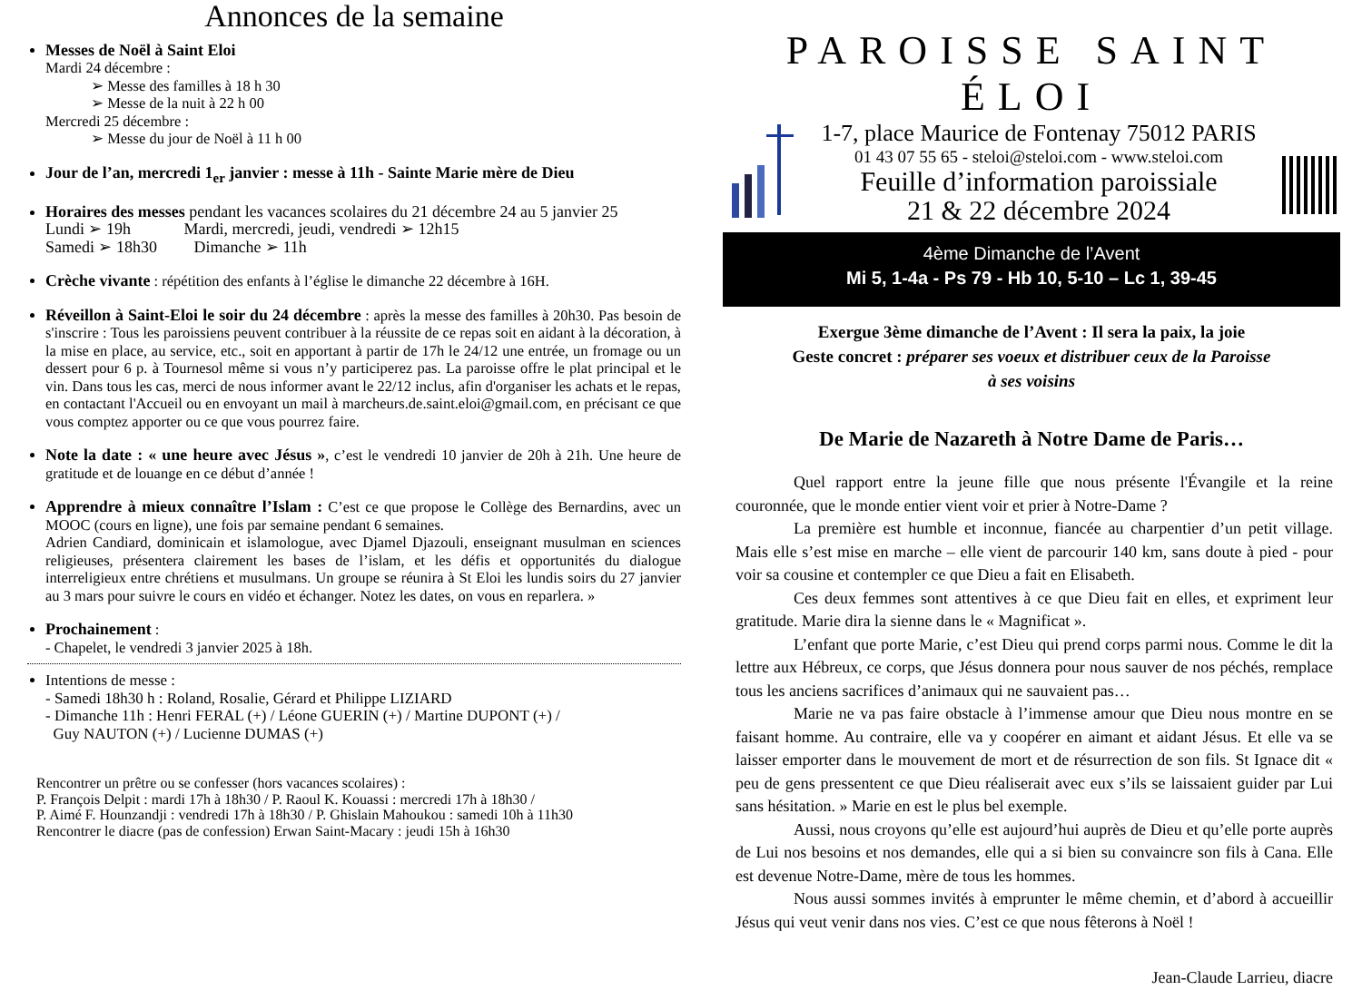Annonces de la semaine
Messes de Noël à Saint Eloi
Mardi 24 décembre :
➢ Messe des familles à 18 h 30
➢ Messe de la nuit à 22 h 00
Mercredi 25 décembre :
➢ Messe du jour de Noël à 11 h 00
Jour de l’an, mercredi 1<sub>er</sub> janvier : messe à 11h - Sainte Marie mère de Dieu
Horaires des messes pendant les vacances scolaires du 21 décembre 24 au 5 janvier 25
Lundi ➢ 19h Mardi, mercredi, jeudi, vendredi ➢ 12h15
Samedi ➢ 18h30 Dimanche ➢ 11h
Crèche vivante : répétition des enfants à l’église le dimanche 22 décembre à 16H.
Réveillon à Saint-Eloi le soir du 24 décembre : après la messe des familles à 20h30. Pas besoin de s'inscrire : Tous les paroissiens peuvent contribuer à la réussite de ce repas soit en aidant à la décoration, à la mise en place, au service, etc., soit en apportant à partir de 17h le 24/12 une entrée, un fromage ou un dessert pour 6 p. à Tournesol même si vous n’y participerez pas. La paroisse offre le plat principal et le vin. Dans tous les cas, merci de nous informer avant le 22/12 inclus, afin d'organiser les achats et le repas, en contactant l'Accueil ou en envoyant un mail à marcheurs.de.saint.eloi@gmail.com, en précisant ce que vous comptez apporter ou ce que vous pourrez faire.
Note la date : « une heure avec Jésus », c’est le vendredi 10 janvier de 20h à 21h. Une heure de gratitude et de louange en ce début d’année !
Apprendre à mieux connaître l’Islam : C’est ce que propose le Collège des Bernardins, avec un MOOC (cours en ligne), une fois par semaine pendant 6 semaines.
Adrien Candiard, dominicain et islamologue, avec Djamel Djazouli, enseignant musulman en sciences religieuses, présentera clairement les bases de l’islam, et les défis et opportunités du dialogue interreligieux entre chrétiens et musulmans. Un groupe se réunira à St Eloi les lundis soirs du 27 janvier au 3 mars pour suivre le cours en vidéo et échanger. Notez les dates, on vous en reparlera. »
Prochainement :
- Chapelet, le vendredi 3 janvier 2025 à 18h.
Intentions de messe :
- Samedi 18h30 h : Roland, Rosalie, Gérard et Philippe LIZIARD
- Dimanche 11h : Henri FERAL (+) / Léone GUERIN (+) / Martine DUPONT (+) /
Guy NAUTON (+) / Lucienne DUMAS (+)
Rencontrer un prêtre ou se confesser (hors vacances scolaires) :
P. François Delpit : mardi 17h à 18h30 / P. Raoul K. Kouassi : mercredi 17h à 18h30 /
P. Aimé F. Hounzandji : vendredi 17h à 18h30 / P. Ghislain Mahoukou : samedi 10h à 11h30
Rencontrer le diacre (pas de confession) Erwan Saint-Macary : jeudi 15h à 16h30
PAROISSE SAINT ÉLOI
1-7, place Maurice de Fontenay 75012 PARIS
01 43 07 55 65 - steloi@steloi.com - www.steloi.com
Feuille d’information paroissiale
21 & 22 décembre 2024
4ème Dimanche de l’Avent
Mi 5, 1-4a - Ps 79 - Hb 10, 5-10 – Lc 1, 39-45
Exergue 3ème dimanche de l’Avent : Il sera la paix, la joie
Geste concret : préparer ses voeux et distribuer ceux de la Paroisse
à ses voisins
De Marie de Nazareth à Notre Dame de Paris…
Quel rapport entre la jeune fille que nous présente l'Évangile et la reine couronnée, que le monde entier vient voir et prier à Notre-Dame ?
La première est humble et inconnue, fiancée au charpentier d’un petit village. Mais elle s’est mise en marche – elle vient de parcourir 140 km, sans doute à pied - pour voir sa cousine et contempler ce que Dieu a fait en Elisabeth.
Ces deux femmes sont attentives à ce que Dieu fait en elles, et expriment leur gratitude. Marie dira la sienne dans le « Magnificat ».
L’enfant que porte Marie, c’est Dieu qui prend corps parmi nous. Comme le dit la lettre aux Hébreux, ce corps, que Jésus donnera pour nous sauver de nos péchés, remplace tous les anciens sacrifices d’animaux qui ne sauvaient pas…
Marie ne va pas faire obstacle à l’immense amour que Dieu nous montre en se faisant homme. Au contraire, elle va y coopérer en aimant et aidant Jésus. Et elle va se laisser emporter dans le mouvement de mort et de résurrection de son fils. St Ignace dit « peu de gens pressentent ce que Dieu réaliserait avec eux s’ils se laissaient guider par Lui sans hésitation. » Marie en est le plus bel exemple.
Aussi, nous croyons qu’elle est aujourd’hui auprès de Dieu et qu’elle porte auprès de Lui nos besoins et nos demandes, elle qui a si bien su convaincre son fils à Cana. Elle est devenue Notre-Dame, mère de tous les hommes.
Nous aussi sommes invités à emprunter le même chemin, et d’abord à accueillir Jésus qui veut venir dans nos vies. C’est ce que nous fêterons à Noël !
Jean-Claude Larrieu, diacre